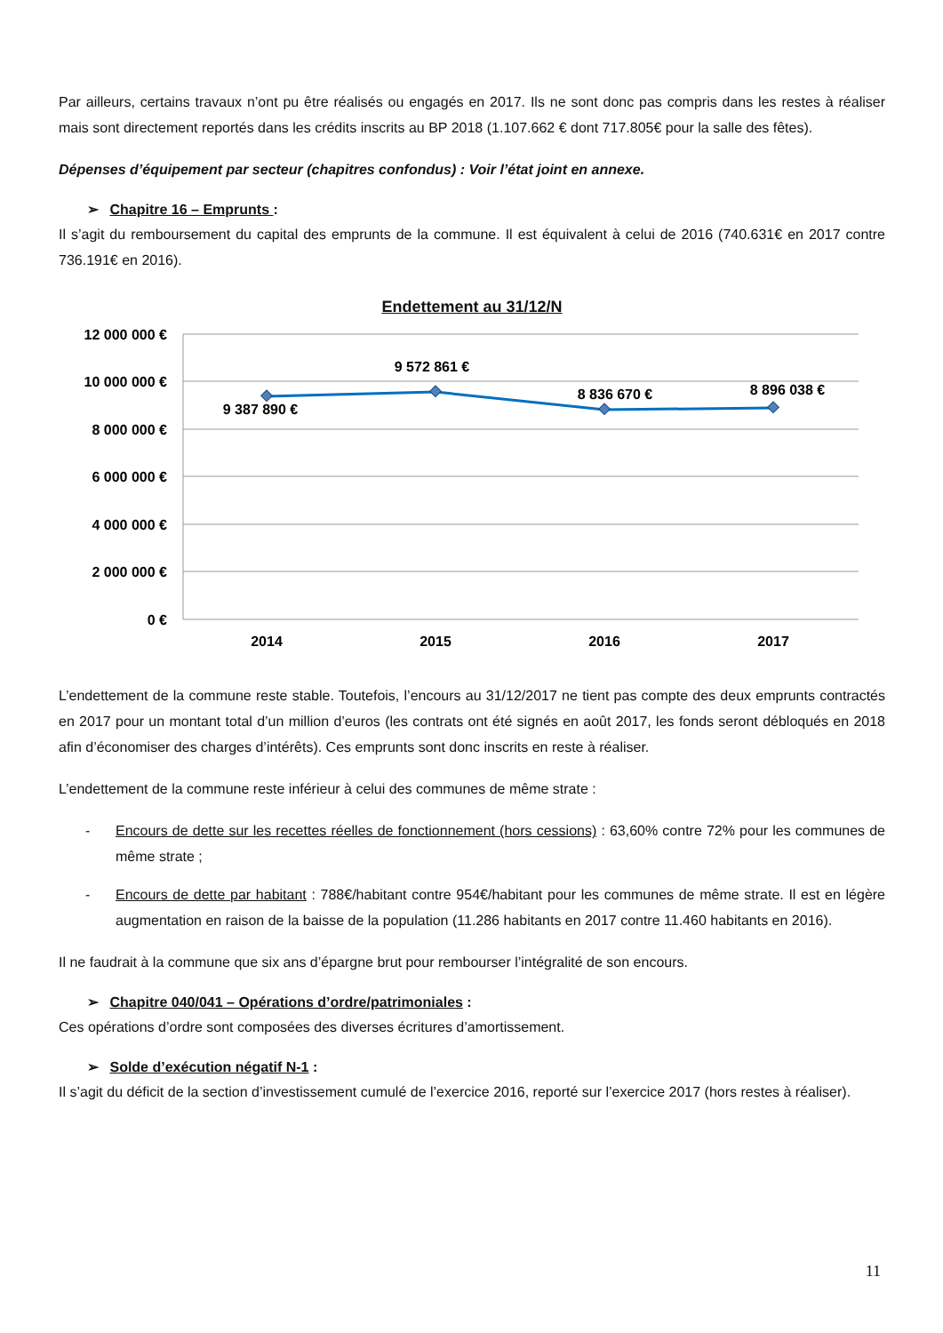Par ailleurs, certains travaux n’ont pu être réalisés ou engagés en 2017. Ils ne sont donc pas compris dans les restes à réaliser mais sont directement reportés dans les crédits inscrits au BP 2018 (1.107.662 € dont 717.805€ pour la salle des fêtes).
Dépenses d’équipement par secteur (chapitres confondus) : Voir l’état joint en annexe.
➢ Chapitre 16 – Emprunts :
Il s’agit du remboursement du capital des emprunts de la commune. Il est équivalent à celui de 2016 (740.631€ en 2017 contre 736.191€ en 2016).
Endettement au 31/12/N
12 000 000 €
10 000 000 €
8 000 000 €
6 000 000 €
4 000 000 €
2 000 000 €
0 €
2014
2015
2016
2017
9 387 890 €
9 572 861 €
8 836 670 €
8 896 038 €
L’endettement de la commune reste stable. Toutefois, l’encours au 31/12/2017 ne tient pas compte des deux emprunts contractés en 2017 pour un montant total d’un million d’euros (les contrats ont été signés en août 2017, les fonds seront débloqués en 2018 afin d’économiser des charges d’intérêts). Ces emprunts sont donc inscrits en reste à réaliser.
L’endettement de la commune reste inférieur à celui des communes de même strate :
- Encours de dette sur les recettes réelles de fonctionnement (hors cessions) : 63,60% contre 72% pour les communes de même strate ;
- Encours de dette par habitant : 788€/habitant contre 954€/habitant pour les communes de même strate. Il est en légère augmentation en raison de la baisse de la population (11.286 habitants en 2017 contre 11.460 habitants en 2016).
Il ne faudrait à la commune que six ans d’épargne brut pour rembourser l’intégralité de son encours.
➢ Chapitre 040/041 – Opérations d’ordre/patrimoniales :
Ces opérations d’ordre sont composées des diverses écritures d’amortissement.
➢ Solde d’exécution négatif N-1 :
Il s’agit du déficit de la section d’investissement cumulé de l’exercice 2016, reporté sur l’exercice 2017 (hors restes à réaliser).
11